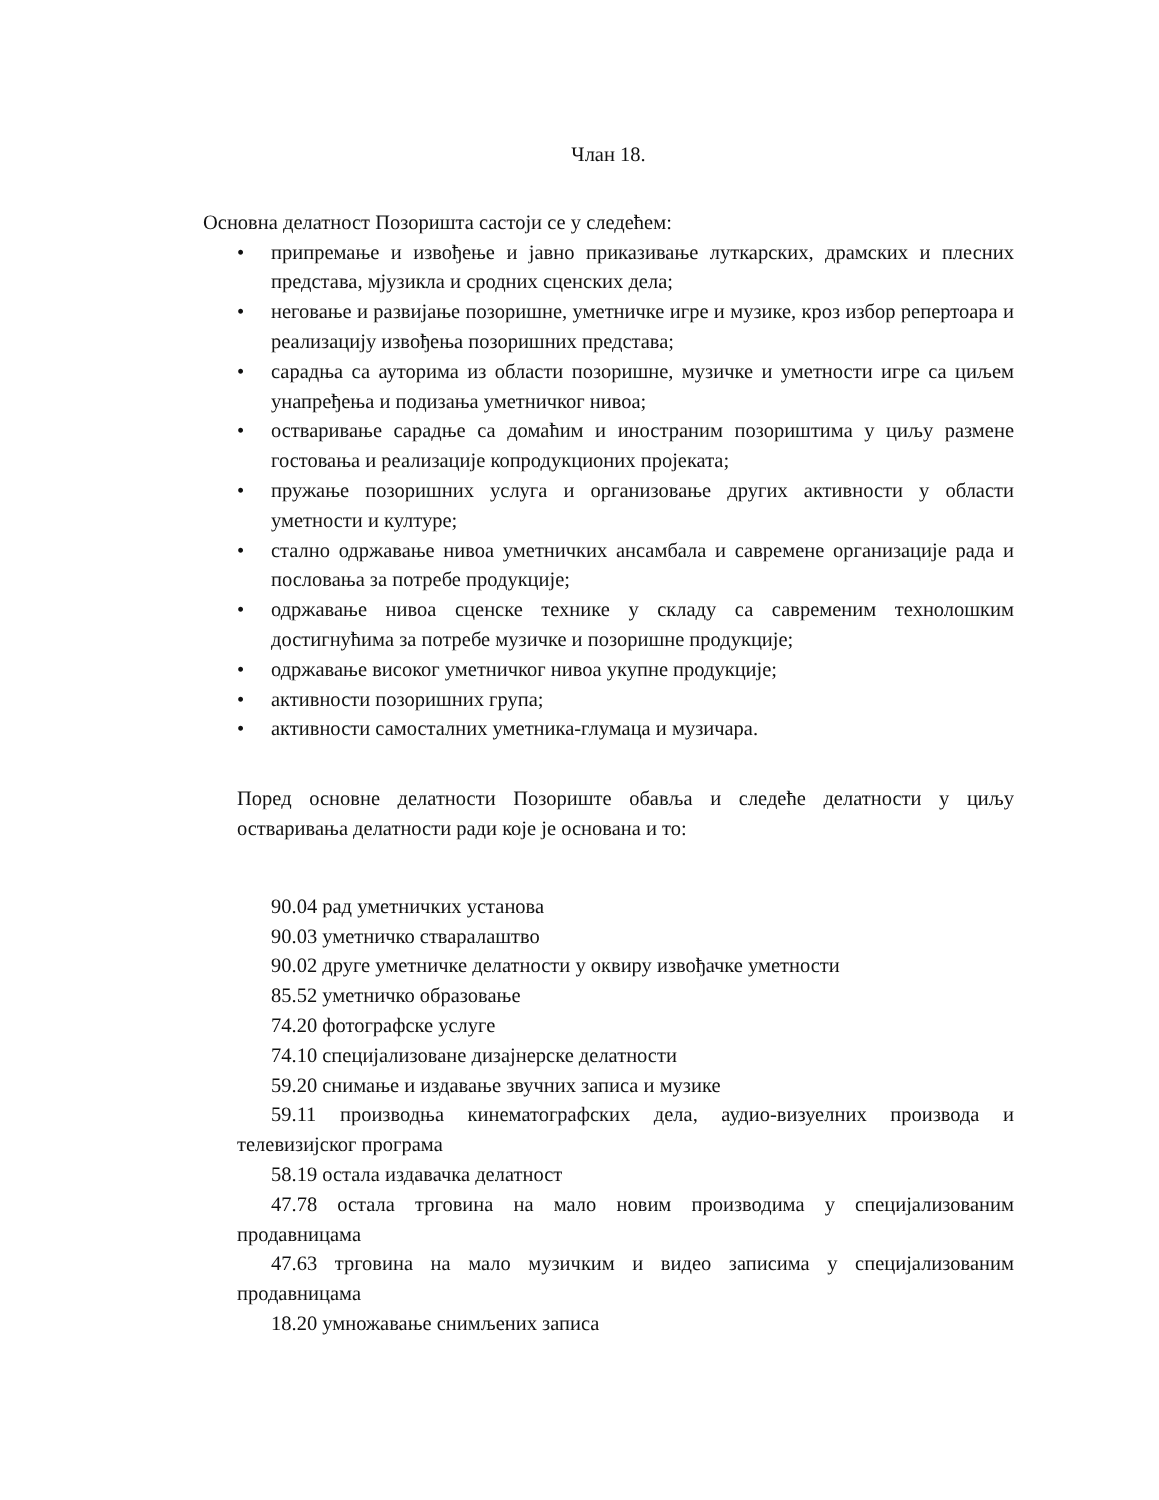Члан 18.
Основна делатност Позоришта састоји се у следећем:
• припремање и извођење и јавно приказивање луткарских, драмских и плесних представа, мјузикла и сродних сценских дела;
• неговање и развијање позоришне, уметничке игре и музике, кроз избор репертоара и реализацију извођења позоришних представа;
• сарадња са ауторима из области позоришне, музичке и уметности игре са циљем унапређења и подизања уметничког нивоа;
• остваривање сарадње са домаћим и иностраним позориштима у циљу размене гостовања и реализације копродукционих пројеката;
• пружање позоришних услуга и организовање других активности у области уметности и културе;
• стално одржавање нивоа уметничких ансамбала и савремене организације рада и пословања за потребе продукције;
• одржавање нивоа сценске технике у складу са савременим технолошким достигнућима за потребе музичке и позоришне продукције;
• одржавање високог уметничког нивоа укупне продукције;
• активности позоришних група;
• активности самосталних уметника-глумаца и музичара.
Поред основне делатности Позориште обавља и следеће делатности у циљу остваривања делатности ради које је основана и то:
90.04 рад уметничких установа
90.03 уметничко стваралаштво
90.02 друге уметничке делатности у оквиру извођачке уметности
85.52 уметничко образовање
74.20 фотографске услуге
74.10 специјализоване дизајнерске делатности
59.20 снимање и издавање звучних записа и музике
59.11 производња кинематографских дела, аудио-визуелних производа и телевизијског програма
58.19 остала издавачка делатност
47.78 остала трговина на мало новим производима у специјализованим продавницама
47.63 трговина на мало музичким и видео записима у специјализованим продавницама
18.20 умножавање снимљених записа